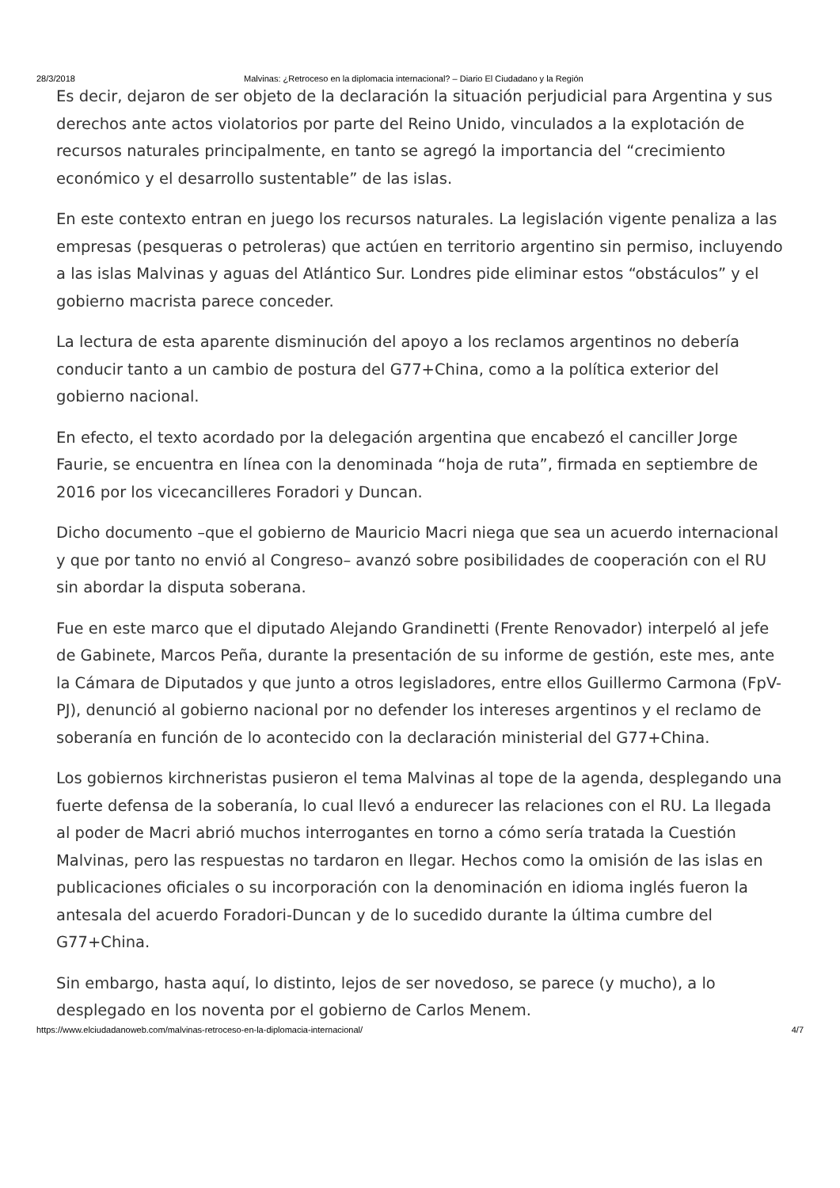28/3/2018 Malvinas: ¿Retroceso en la diplomacia internacional? – Diario El Ciudadano y la Región
Es decir, dejaron de ser objeto de la declaración la situación perjudicial para Argentina y sus derechos ante actos violatorios por parte del Reino Unido, vinculados a la explotación de recursos naturales principalmente, en tanto se agregó la importancia del “crecimiento económico y el desarrollo sustentable” de las islas.
En este contexto entran en juego los recursos naturales. La legislación vigente penaliza a las empresas (pesqueras o petroleras) que actúen en territorio argentino sin permiso, incluyendo a las islas Malvinas y aguas del Atlántico Sur. Londres pide eliminar estos “obstáculos” y el gobierno macrista parece conceder.
La lectura de esta aparente disminución del apoyo a los reclamos argentinos no debería conducir tanto a un cambio de postura del G77+China, como a la política exterior del gobierno nacional.
En efecto, el texto acordado por la delegación argentina que encabezó el canciller Jorge Faurie, se encuentra en línea con la denominada “hoja de ruta”, firmada en septiembre de 2016 por los vicecancilleres Foradori y Duncan.
Dicho documento –que el gobierno de Mauricio Macri niega que sea un acuerdo internacional y que por tanto no envió al Congreso– avanzó sobre posibilidades de cooperación con el RU sin abordar la disputa soberana.
Fue en este marco que el diputado Alejando Grandinetti (Frente Renovador) interpeló al jefe de Gabinete, Marcos Peña, durante la presentación de su informe de gestión, este mes, ante la Cámara de Diputados y que junto a otros legisladores, entre ellos Guillermo Carmona (FpV-PJ), denunció al gobierno nacional por no defender los intereses argentinos y el reclamo de soberanía en función de lo acontecido con la declaración ministerial del G77+China.
Los gobiernos kirchneristas pusieron el tema Malvinas al tope de la agenda, desplegando una fuerte defensa de la soberanía, lo cual llevó a endurecer las relaciones con el RU. La llegada al poder de Macri abrió muchos interrogantes en torno a cómo sería tratada la Cuestión Malvinas, pero las respuestas no tardaron en llegar. Hechos como la omisión de las islas en publicaciones oficiales o su incorporación con la denominación en idioma inglés fueron la antesala del acuerdo Foradori-Duncan y de lo sucedido durante la última cumbre del G77+China.
Sin embargo, hasta aquí, lo distinto, lejos de ser novedoso, se parece (y mucho), a lo desplegado en los noventa por el gobierno de Carlos Menem.
https://www.elciudadanoweb.com/malvinas-retroceso-en-la-diplomacia-internacional/ 4/7